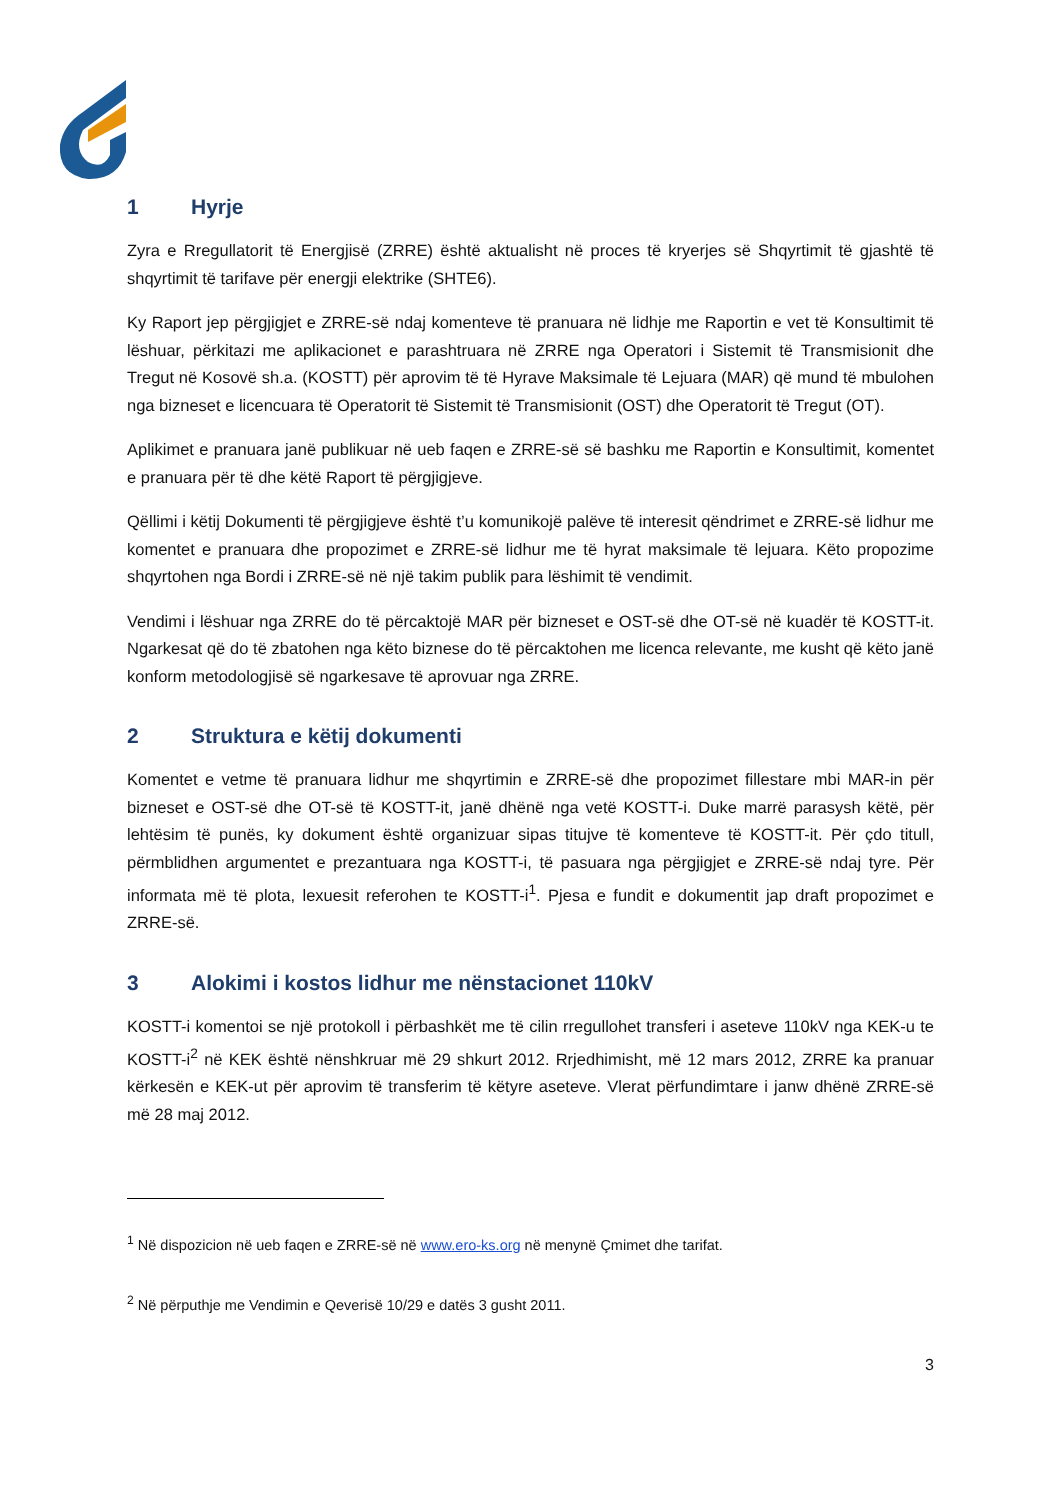1 Hyrje
Zyra e Rregullatorit të Energjisë (ZRRE) është aktualisht në proces të kryerjes së Shqyrtimit të gjashtë të shqyrtimit të tarifave për energji elektrike (SHTE6).
Ky Raport jep përgjigjet e ZRRE-së ndaj komenteve të pranuara në lidhje me Raportin e vet të Konsultimit të lëshuar, përkitazi me aplikacionet e parashtruara në ZRRE nga Operatori i Sistemit të Transmisionit dhe Tregut në Kosovë sh.a. (KOSTT) për aprovim të të Hyrave Maksimale të Lejuara (MAR) që mund të mbulohen nga bizneset e licencuara të Operatorit të Sistemit të Transmisionit (OST) dhe Operatorit të Tregut (OT).
Aplikimet e pranuara janë publikuar në ueb faqen e ZRRE-së së bashku me Raportin e Konsultimit, komentet e pranuara për të dhe këtë Raport të përgjigjeve.
Qëllimi i këtij Dokumenti të përgjigjeve është t’u komunikojë palëve të interesit qëndrimet e ZRRE-së lidhur me komentet e pranuara dhe propozimet e ZRRE-së lidhur me të hyrat maksimale të lejuara. Këto propozime shqyrtohen nga Bordi i ZRRE-së në një takim publik para lëshimit të vendimit.
Vendimi i lëshuar nga ZRRE do të përcaktojë MAR për bizneset e OST-së dhe OT-së në kuadër të KOSTT-it. Ngarkesat që do të zbatohen nga këto biznese do të përcaktohen me licenca relevante, me kusht që këto janë konform metodologjisë së ngarkesave të aprovuar nga ZRRE.
2 Struktura e këtij dokumenti
Komentet e vetme të pranuara lidhur me shqyrtimin e ZRRE-së dhe propozimet fillestare mbi MAR-in për bizneset e OST-së dhe OT-së të KOSTT-it, janë dhënë nga vetë KOSTT-i. Duke marrë parasysh këtë, për lehtësim të punës, ky dokument është organizuar sipas titujve të komenteve të KOSTT-it. Për çdo titull, përmblidhen argumentet e prezantuara nga KOSTT-i, të pasuara nga përgjigjet e ZRRE-së ndaj tyre. Për informata më të plota, lexuesit referohen te KOSTT-i<sup>1</sup>. Pjesa e fundit e dokumentit jap draft propozimet e ZRRE-së.
3 Alokimi i kostos lidhur me nënstacionet 110kV
KOSTT-i komentoi se një protokoll i përbashkët me të cilin rregullohet transferi i aseteve 110kV nga KEK-u te KOSTT-i<sup>2</sup> në KEK është nënshkruar më 29 shkurt 2012. Rrjedhimisht, më 12 mars 2012, ZRRE ka pranuar kërkesën e KEK-ut për aprovim të transferim të këtyre aseteve. Vlerat përfundimtare i janw dhënë ZRRE-së më 28 maj 2012.
<sup>1</sup> Në dispozicion në ueb faqen e ZRRE-së në www.ero-ks.org në menynë Çmimet dhe tarifat.
<sup>2</sup> Në përputhje me Vendimin e Qeverisë 10/29 e datës 3 gusht 2011.
3